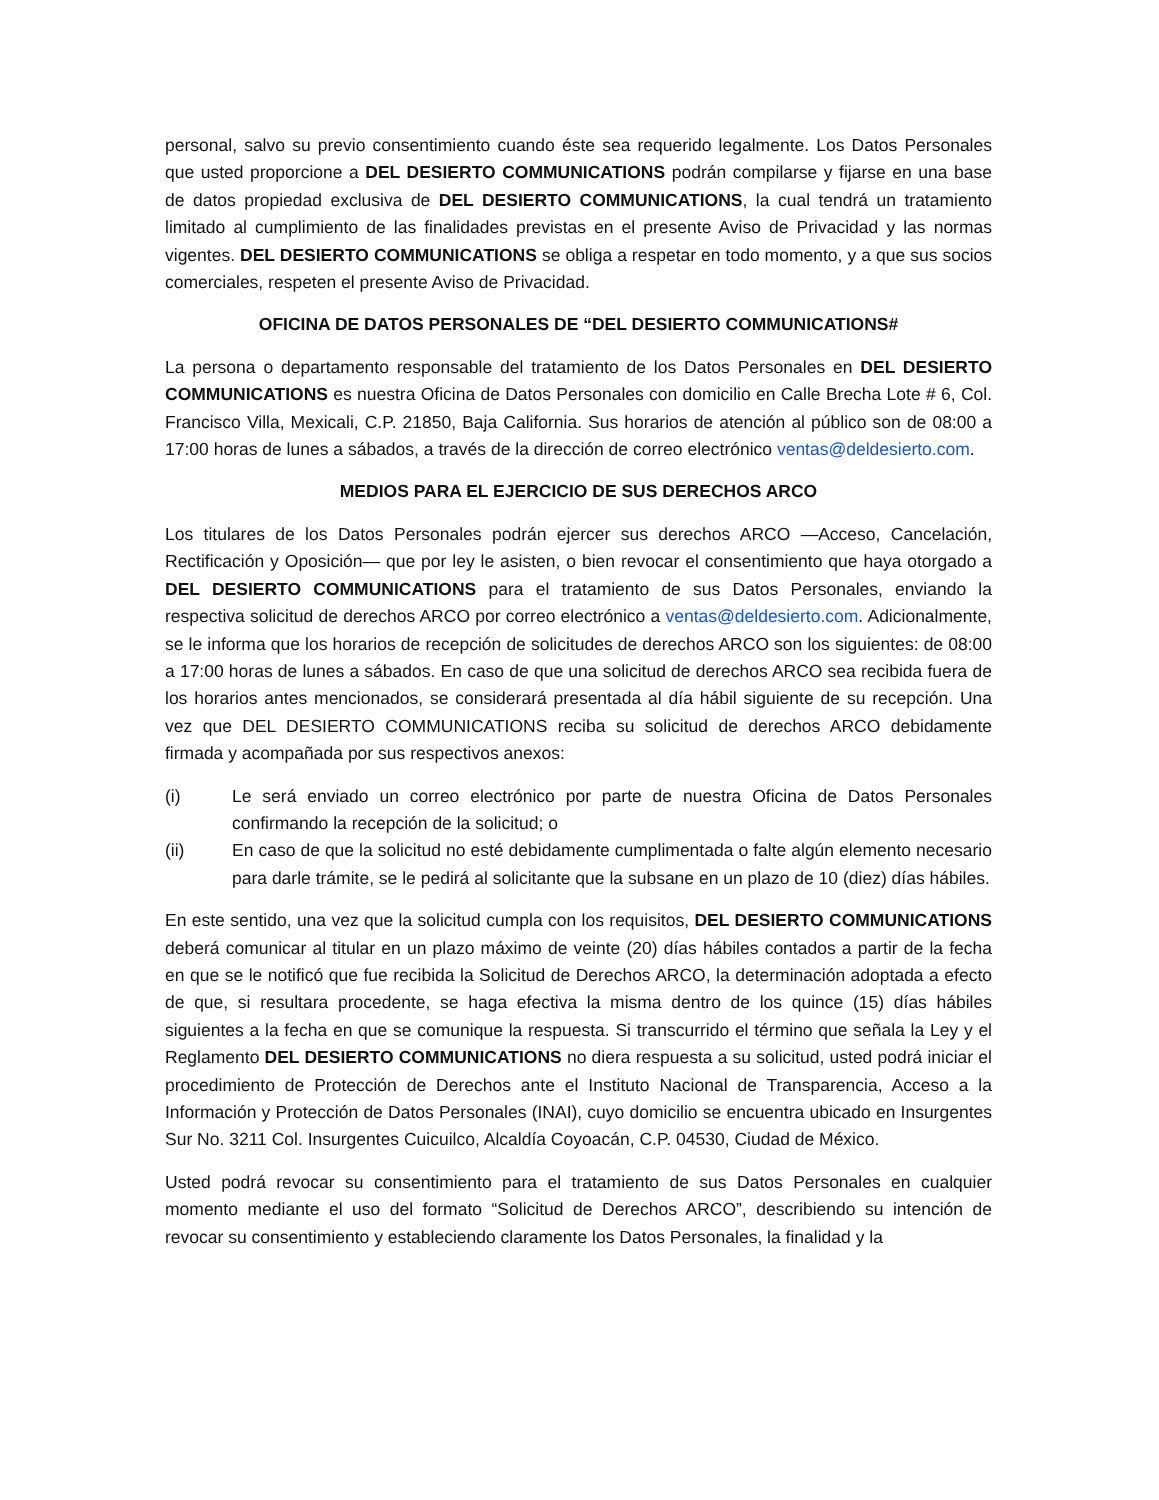personal, salvo su previo consentimiento cuando éste sea requerido legalmente. Los Datos Personales que usted proporcione a DEL DESIERTO COMMUNICATIONS podrán compilarse y fijarse en una base de datos propiedad exclusiva de DEL DESIERTO COMMUNICATIONS, la cual tendrá un tratamiento limitado al cumplimiento de las finalidades previstas en el presente Aviso de Privacidad y las normas vigentes. DEL DESIERTO COMMUNICATIONS se obliga a respetar en todo momento, y a que sus socios comerciales, respeten el presente Aviso de Privacidad.
OFICINA DE DATOS PERSONALES DE “DEL DESIERTO COMMUNICATIONS#
La persona o departamento responsable del tratamiento de los Datos Personales en DEL DESIERTO COMMUNICATIONS es nuestra Oficina de Datos Personales con domicilio en Calle Brecha Lote # 6, Col. Francisco Villa, Mexicali, C.P. 21850, Baja California. Sus horarios de atención al público son de 08:00 a 17:00 horas de lunes a sábados, a través de la dirección de correo electrónico ventas@deldesierto.com.
MEDIOS PARA EL EJERCICIO DE SUS DERECHOS ARCO
Los titulares de los Datos Personales podrán ejercer sus derechos ARCO —Acceso, Cancelación, Rectificación y Oposición— que por ley le asisten, o bien revocar el consentimiento que haya otorgado a DEL DESIERTO COMMUNICATIONS para el tratamiento de sus Datos Personales, enviando la respectiva solicitud de derechos ARCO por correo electrónico a ventas@deldesierto.com. Adicionalmente, se le informa que los horarios de recepción de solicitudes de derechos ARCO son los siguientes: de 08:00 a 17:00 horas de lunes a sábados. En caso de que una solicitud de derechos ARCO sea recibida fuera de los horarios antes mencionados, se considerará presentada al día hábil siguiente de su recepción. Una vez que DEL DESIERTO COMMUNICATIONS reciba su solicitud de derechos ARCO debidamente firmada y acompañada por sus respectivos anexos:
(i) Le será enviado un correo electrónico por parte de nuestra Oficina de Datos Personales confirmando la recepción de la solicitud; o
(ii) En caso de que la solicitud no esté debidamente cumplimentada o falte algún elemento necesario para darle trámite, se le pedirá al solicitante que la subsane en un plazo de 10 (diez) días hábiles.
En este sentido, una vez que la solicitud cumpla con los requisitos, DEL DESIERTO COMMUNICATIONS deberá comunicar al titular en un plazo máximo de veinte (20) días hábiles contados a partir de la fecha en que se le notificó que fue recibida la Solicitud de Derechos ARCO, la determinación adoptada a efecto de que, si resultara procedente, se haga efectiva la misma dentro de los quince (15) días hábiles siguientes a la fecha en que se comunique la respuesta. Si transcurrido el término que señala la Ley y el Reglamento DEL DESIERTO COMMUNICATIONS no diera respuesta a su solicitud, usted podrá iniciar el procedimiento de Protección de Derechos ante el Instituto Nacional de Transparencia, Acceso a la Información y Protección de Datos Personales (INAI), cuyo domicilio se encuentra ubicado en Insurgentes Sur No. 3211 Col. Insurgentes Cuicuilco, Alcaldía Coyoacán, C.P. 04530, Ciudad de México.
Usted podrá revocar su consentimiento para el tratamiento de sus Datos Personales en cualquier momento mediante el uso del formato “Solicitud de Derechos ARCO”, describiendo su intención de revocar su consentimiento y estableciendo claramente los Datos Personales, la finalidad y la